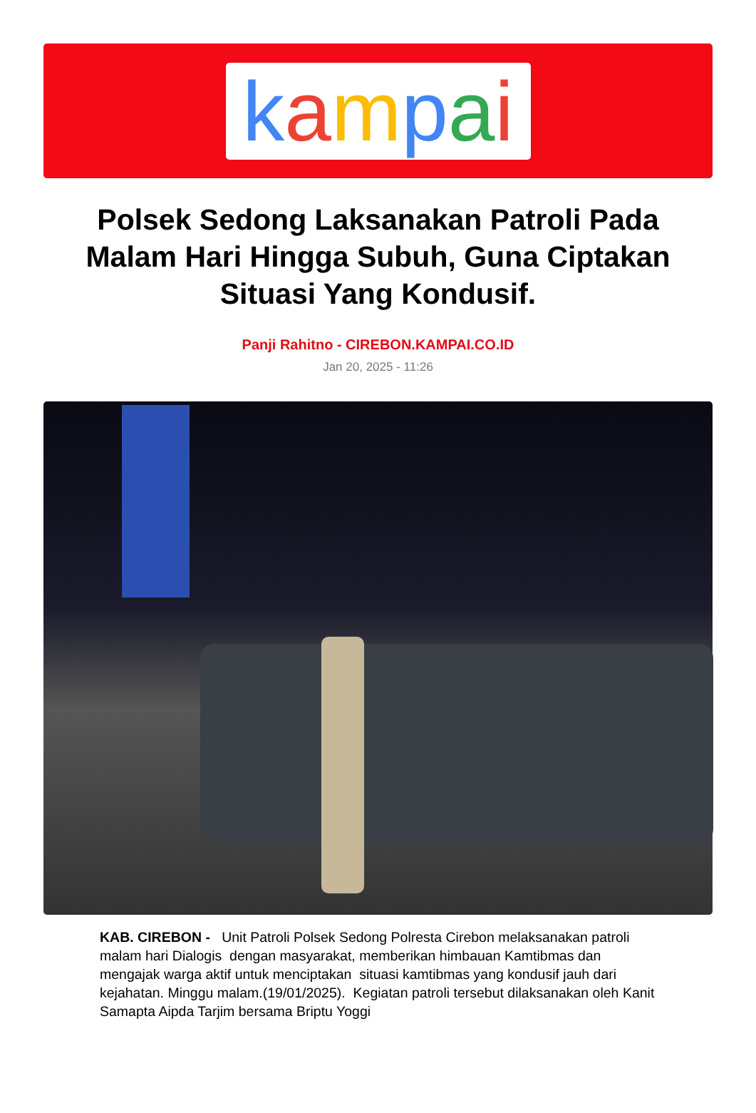kampai
Polsek Sedong Laksanakan Patroli Pada Malam Hari Hingga Subuh, Guna Ciptakan Situasi Yang Kondusif.
Panji Rahitno - CIREBON.KAMPAI.CO.ID
Jan 20, 2025 - 11:26
KAB. CIREBON - Unit Patroli Polsek Sedong Polresta Cirebon melaksanakan patroli malam hari Dialogis dengan masyarakat, memberikan himbauan Kamtibmas dan mengajak warga aktif untuk menciptakan situasi kamtibmas yang kondusif jauh dari kejahatan. Minggu malam.(19/01/2025). Kegiatan patroli tersebut dilaksanakan oleh Kanit Samapta Aipda Tarjim bersama Briptu Yoggi